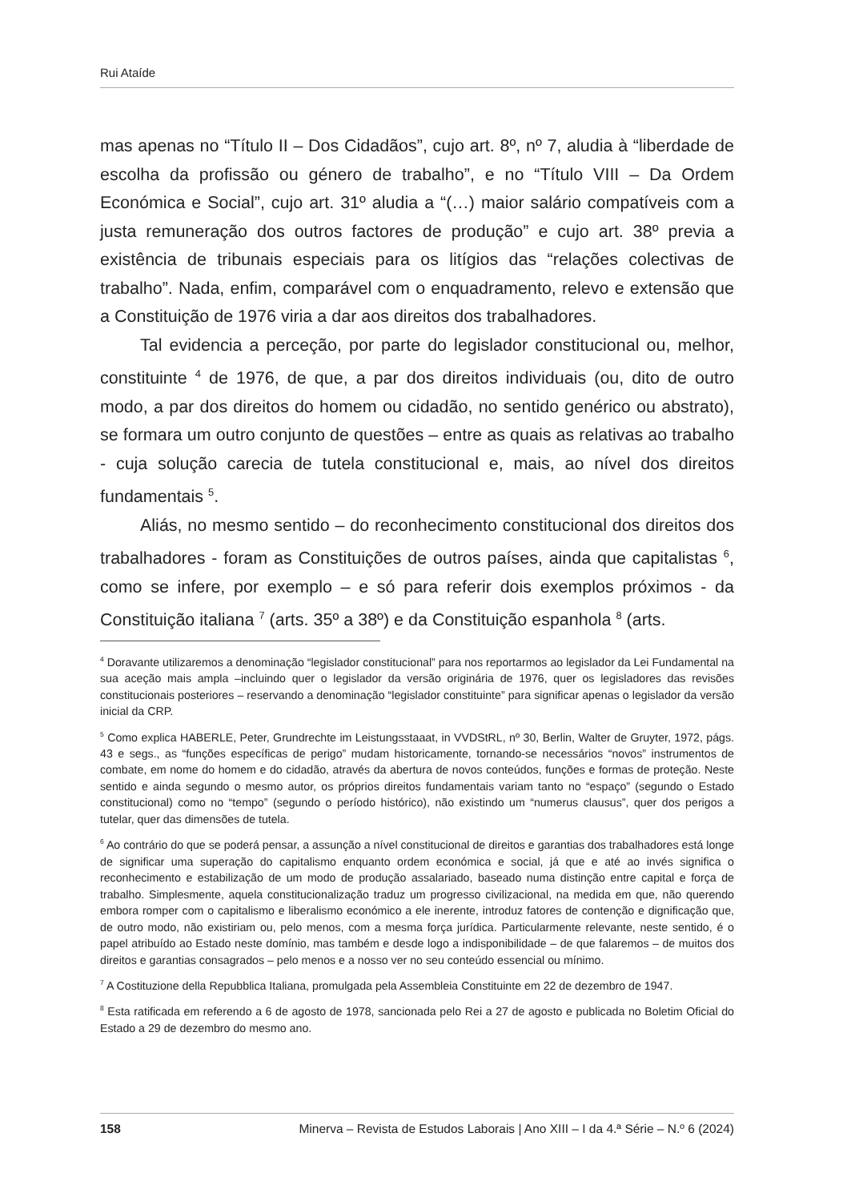Rui Ataíde
mas apenas no “Título II – Dos Cidadãos”, cujo art. 8º, nº 7, aludia à “liberdade de escolha da profissão ou género de trabalho”, e no “Título VIII – Da Ordem Económica e Social”, cujo art. 31º aludia a “(…) maior salário compatíveis com a justa remuneração dos outros factores de produção” e cujo art. 38º previa a existência de tribunais especiais para os litígios das “relações colectivas de trabalho”. Nada, enfim, comparável com o enquadramento, relevo e extensão que a Constituição de 1976 viria a dar aos direitos dos trabalhadores.
Tal evidencia a perceção, por parte do legislador constitucional ou, melhor, constituinte <sup>4</sup> de 1976, de que, a par dos direitos individuais (ou, dito de outro modo, a par dos direitos do homem ou cidadão, no sentido genérico ou abstrato), se formara um outro conjunto de questões – entre as quais as relativas ao trabalho - cuja solução carecia de tutela constitucional e, mais, ao nível dos direitos fundamentais <sup>5</sup>.
Aliás, no mesmo sentido – do reconhecimento constitucional dos direitos dos trabalhadores - foram as Constituições de outros países, ainda que capitalistas <sup>6</sup>, como se infere, por exemplo – e só para referir dois exemplos próximos - da Constituição italiana <sup>7</sup> (arts. 35º a 38º) e da Constituição espanhola <sup>8</sup> (arts.
<sup>4</sup> Doravante utilizaremos a denominação “legislador constitucional” para nos reportarmos ao legislador da Lei Fundamental na sua aceção mais ampla –incluindo quer o legislador da versão originária de 1976, quer os legisladores das revisões constitucionais posteriores – reservando a denominação “legislador constituinte” para significar apenas o legislador da versão inicial da CRP.
<sup>5</sup> Como explica HABERLE, Peter, Grundrechte im Leistungsstaaat, in VVDStRL, nº 30, Berlin, Walter de Gruyter, 1972, págs. 43 e segs., as “funções específicas de perigo” mudam historicamente, tornando-se necessários “novos” instrumentos de combate, em nome do homem e do cidadão, através da abertura de novos conteúdos, funções e formas de proteção. Neste sentido e ainda segundo o mesmo autor, os próprios direitos fundamentais variam tanto no “espaço” (segundo o Estado constitucional) como no “tempo” (segundo o período histórico), não existindo um “numerus clausus”, quer dos perigos a tutelar, quer das dimensões de tutela.
<sup>6</sup> Ao contrário do que se poderá pensar, a assunção a nível constitucional de direitos e garantias dos trabalhadores está longe de significar uma superação do capitalismo enquanto ordem económica e social, já que e até ao invés significa o reconhecimento e estabilização de um modo de produção assalariado, baseado numa distinção entre capital e força de trabalho. Simplesmente, aquela constitucionalização traduz um progresso civilizacional, na medida em que, não querendo embora romper com o capitalismo e liberalismo económico a ele inerente, introduz fatores de contenção e dignificação que, de outro modo, não existiriam ou, pelo menos, com a mesma força jurídica. Particularmente relevante, neste sentido, é o papel atribuído ao Estado neste domínio, mas também e desde logo a indisponibilidade – de que falaremos – de muitos dos direitos e garantias consagrados – pelo menos e a nosso ver no seu conteúdo essencial ou mínimo.
<sup>7</sup> A Costituzione della Repubblica Italiana, promulgada pela Assembleia Constituinte em 22 de dezembro de 1947.
<sup>8</sup> Esta ratificada em referendo a 6 de agosto de 1978, sancionada pelo Rei a 27 de agosto e publicada no Boletim Oficial do Estado a 29 de dezembro do mesmo ano.
158 Minerva – Revista de Estudos Laborais | Ano XIII – I da 4.ª Série – N.º 6 (2024)